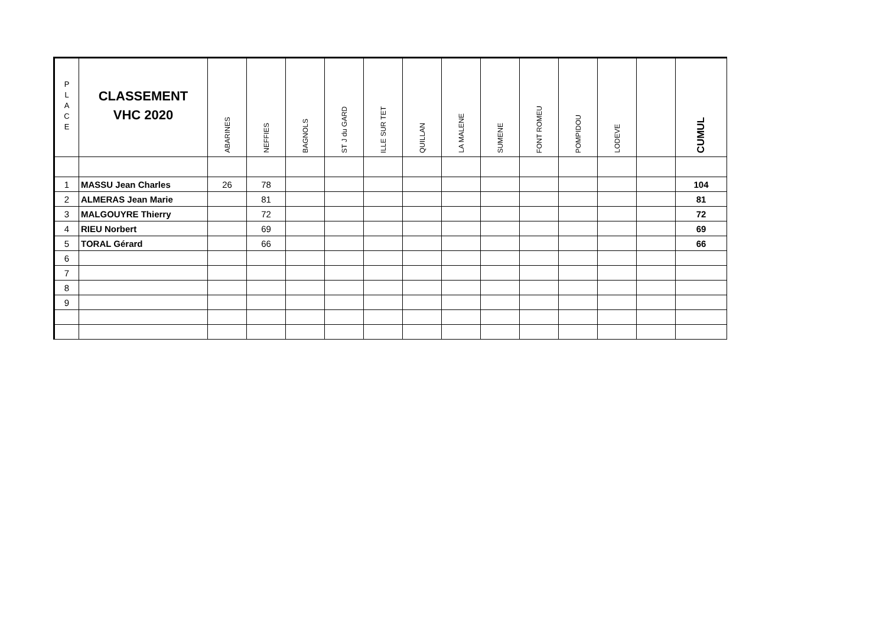| P L A C E | CLASSEMENT VHC 2020 | ABARINES | NEFFIES | BAGNOLS | ST J du GARD | ILLE SUR TET | QUILLAN | LA MALENE | SUMENE | FONT ROMEU | POMPIDOU | LODEVE | | CUMUL |
| --- | --- | --- | --- | --- | --- | --- | --- | --- | --- | --- | --- | --- | --- | --- |
| 1 | MASSU Jean Charles | 26 | 78 | | | | | | | | | | | 104 |
| 2 | ALMERAS Jean Marie | | 81 | | | | | | | | | | | 81 |
| 3 | MALGOUYRE Thierry | | 72 | | | | | | | | | | | 72 |
| 4 | RIEU Norbert | | 69 | | | | | | | | | | | 69 |
| 5 | TORAL Gérard | | 66 | | | | | | | | | | | 66 |
| 6 | | | | | | | | | | | | | | |
| 7 | | | | | | | | | | | | | | |
| 8 | | | | | | | | | | | | | | |
| 9 | | | | | | | | | | | | | | |